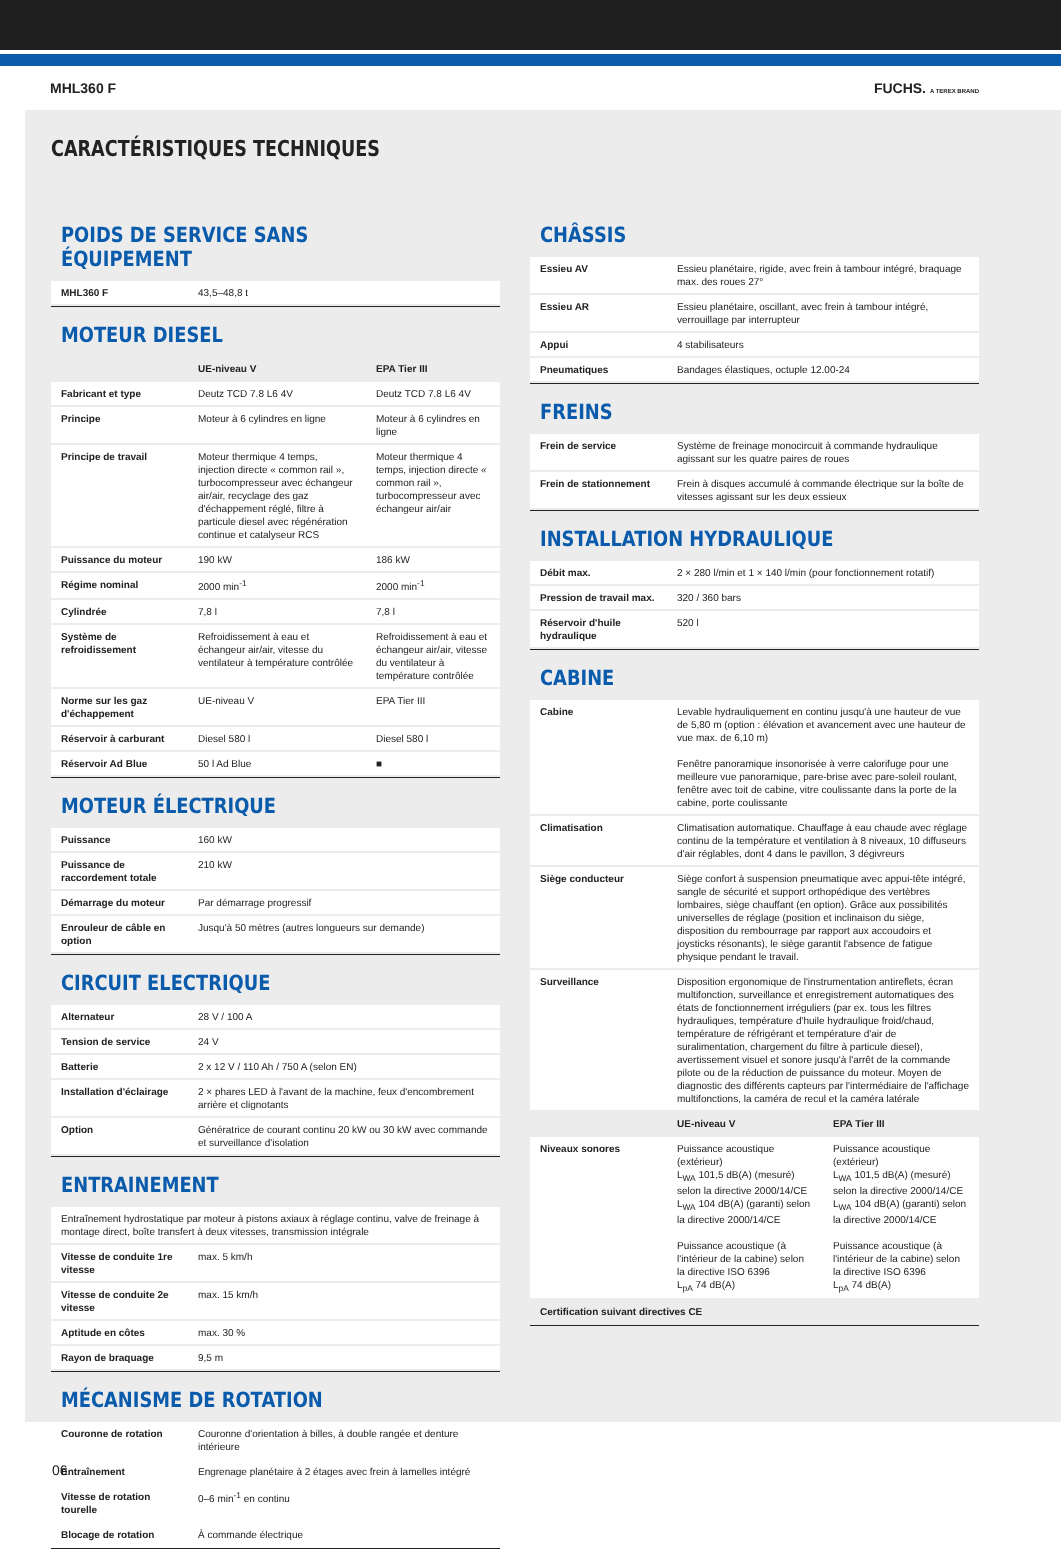MHL360 F FUCHS. A TEREX BRAND
CARACTÉRISTIQUES TECHNIQUES
POIDS DE SERVICE SANS ÉQUIPEMENT
| MHL360 F | 43,5–48,8 t |
MOTEUR DIESEL
| | UE-niveau V | EPA Tier III |
| Fabricant et type | Deutz TCD 7.8 L6 4V | Deutz TCD 7.8 L6 4V |
| Principe | Moteur à 6 cylindres en ligne | Moteur à 6 cylindres en ligne |
| Principe de travail | Moteur thermique 4 temps, injection directe « common rail », turbocompresseur avec échangeur air/air, recyclage des gaz d'échappement réglé, filtre à particule diesel avec régénération continue et catalyseur RCS | Moteur thermique 4 temps, injection directe « common rail », turbocompresseur avec échangeur air/air |
| Puissance du moteur | 190 kW | 186 kW |
| Régime nominal | 2000 min<sup>-1</sup> | 2000 min<sup>-1</sup> |
| Cylindrée | 7,8 l | 7,8 l |
| Système de refroidissement | Refroidissement à eau et échangeur air/air, vitesse du ventilateur à température contrôlée | Refroidissement à eau et échangeur air/air, vitesse du ventilateur à température contrôlée |
| Norme sur les gaz d'échappement | UE-niveau V | EPA Tier III |
| Réservoir à carburant | Diesel 580 l | Diesel 580 l |
| Réservoir Ad Blue | 50 l Ad Blue | ■ |
MOTEUR ÉLECTRIQUE
| Puissance | 160 kW |
| Puissance de raccordement totale | 210 kW |
| Démarrage du moteur | Par démarrage progressif |
| Enrouleur de câble en option | Jusqu'à 50 mètres (autres longueurs sur demande) |
CIRCUIT ELECTRIQUE
| Alternateur | 28 V / 100 A |
| Tension de service | 24 V |
| Batterie | 2 x 12 V / 110 Ah / 750 A (selon EN) |
| Installation d'éclairage | 2 × phares LED à l'avant de la machine, feux d'encombrement arrière et clignotants |
| Option | Génératrice de courant continu 20 kW ou 30 kW avec commande et surveillance d'isolation |
ENTRAINEMENT
| Entraînement hydrostatique par moteur à pistons axiaux à réglage continu, valve de freinage à montage direct, boîte transfert à deux vitesses, transmission intégrale | |
| Vitesse de conduite 1re vitesse | max. 5 km/h |
| Vitesse de conduite 2e vitesse | max. 15 km/h |
| Aptitude en côtes | max. 30 % |
| Rayon de braquage | 9,5 m |
MÉCANISME DE ROTATION
| Couronne de rotation | Couronne d'orientation à billes, à double rangée et denture intérieure |
| Entraînement | Engrenage planétaire à 2 étages avec frein à lamelles intégré |
| Vitesse de rotation tourelle | 0–6 min<sup>-1</sup> en continu |
| Blocage de rotation | À commande électrique |
CHÂSSIS
| Essieu AV | Essieu planétaire, rigide, avec frein à tambour intégré, braquage max. des roues 27° |
| Essieu AR | Essieu planétaire, oscillant, avec frein à tambour intégré, verrouillage par interrupteur |
| Appui | 4 stabilisateurs |
| Pneumatiques | Bandages élastiques, octuple 12.00-24 |
FREINS
| Frein de service | Système de freinage monocircuit à commande hydraulique agissant sur les quatre paires de roues |
| Frein de stationnement | Frein à disques accumulé à commande électrique sur la boîte de vitesses agissant sur les deux essieux |
INSTALLATION HYDRAULIQUE
| Débit max. | 2 × 280 l/min et 1 × 140 l/min (pour fonctionnement rotatif) |
| Pression de travail max. | 320 / 360 bars |
| Réservoir d'huile hydraulique | 520 l |
CABINE
| Cabine | Levable hydrauliquement en continu jusqu'à une hauteur de vue de 5,80 m (option : élévation et avancement avec une hauteur de vue max. de 6,10 m) Fenêtre panoramique insonorisée à verre calorifuge pour une meilleure vue panoramique, pare-brise avec pare-soleil roulant, fenêtre avec toit de cabine, vitre coulissante dans la porte de la cabine, porte coulissante | |
| Climatisation | Climatisation automatique. Chauffage à eau chaude avec réglage continu de la température et ventilation à 8 niveaux, 10 diffuseurs d'air réglables, dont 4 dans le pavillon, 3 dégivreurs | |
| Siège conducteur | Siège confort à suspension pneumatique avec appui-tête intégré, sangle de sécurité et support orthopédique des vertèbres lombaires, siège chauffant (en option). Grâce aux possibilités universelles de réglage (position et inclinaison du siège, disposition du rembourrage par rapport aux accoudoirs et joysticks résonants), le siège garantit l'absence de fatigue physique pendant le travail. | |
| Surveillance | Disposition ergonomique de l'instrumentation antireflets, écran multifonction, surveillance et enregistrement automatiques des états de fonctionnement irréguliers (par ex. tous les filtres hydrauliques, température d'huile hydraulique froid/chaud, température de réfrigérant et température d'air de suralimentation, chargement du filtre à particule diesel), avertissement visuel et sonore jusqu'à l'arrêt de la commande pilote ou de la réduction de puissance du moteur. Moyen de diagnostic des différents capteurs par l'intermédiaire de l'affichage multifonctions, la caméra de recul et la caméra latérale | |
| | UE-niveau V | EPA Tier III |
| Niveaux sonores | Puissance acoustique (extérieur) L<sub>WA</sub> 101,5 dB(A) (mesuré) selon la directive 2000/14/CE L<sub>WA</sub> 104 dB(A) (garanti) selon la directive 2000/14/CE Puissance acoustique (à l'intérieur de la cabine) selon la directive ISO 6396 L<sub>pA</sub> 74 dB(A) | Puissance acoustique (extérieur) L<sub>WA</sub> 101,5 dB(A) (mesuré) selon la directive 2000/14/CE L<sub>WA</sub> 104 dB(A) (garanti) selon la directive 2000/14/CE Puissance acoustique (à l'intérieur de la cabine) selon la directive ISO 6396 L<sub>pA</sub> 74 dB(A) |
| Certification suivant directives CE | | |
06